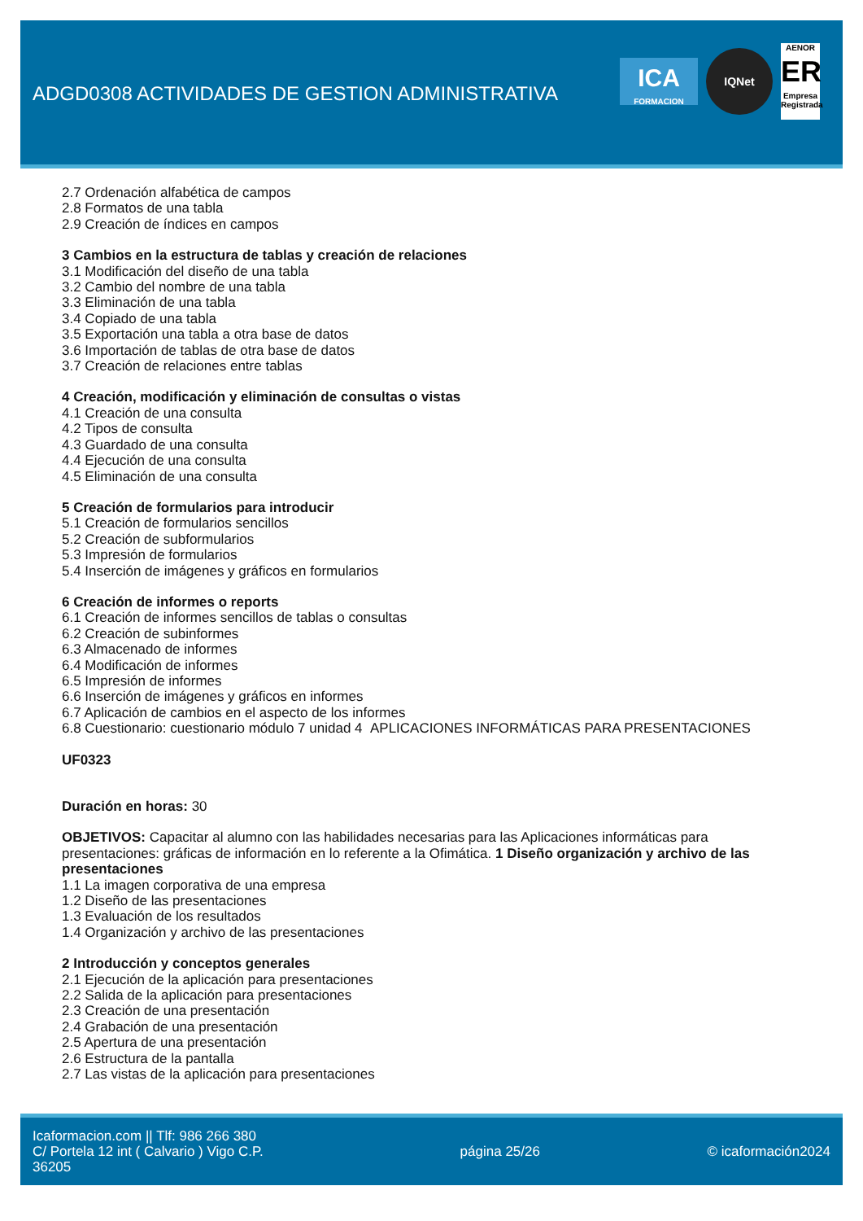ADGD0308 ACTIVIDADES DE GESTION ADMINISTRATIVA
ICA
FORMACION
IQNet
AENOR
ER
Empresa Registrada
2.7 Ordenación alfabética de campos
2.8 Formatos de una tabla
2.9 Creación de índices en campos
3 Cambios en la estructura de tablas y creación de relaciones
3.1 Modificación del diseño de una tabla
3.2 Cambio del nombre de una tabla
3.3 Eliminación de una tabla
3.4 Copiado de una tabla
3.5 Exportación una tabla a otra base de datos
3.6 Importación de tablas de otra base de datos
3.7 Creación de relaciones entre tablas
4 Creación, modificación y eliminación de consultas o vistas
4.1 Creación de una consulta
4.2 Tipos de consulta
4.3 Guardado de una consulta
4.4 Ejecución de una consulta
4.5 Eliminación de una consulta
5 Creación de formularios para introducir
5.1 Creación de formularios sencillos
5.2 Creación de subformularios
5.3 Impresión de formularios
5.4 Inserción de imágenes y gráficos en formularios
6 Creación de informes o reports
6.1 Creación de informes sencillos de tablas o consultas
6.2 Creación de subinformes
6.3 Almacenado de informes
6.4 Modificación de informes
6.5 Impresión de informes
6.6 Inserción de imágenes y gráficos en informes
6.7 Aplicación de cambios en el aspecto de los informes
6.8 Cuestionario: cuestionario módulo 7 unidad 4 APLICACIONES INFORMÁTICAS PARA PRESENTACIONES
UF0323
Duración en horas: 30
OBJETIVOS: Capacitar al alumno con las habilidades necesarias para las Aplicaciones informáticas para presentaciones: gráficas de información en lo referente a la Ofimática. 1 Diseño organización y archivo de las presentaciones
1.1 La imagen corporativa de una empresa
1.2 Diseño de las presentaciones
1.3 Evaluación de los resultados
1.4 Organización y archivo de las presentaciones
2 Introducción y conceptos generales
2.1 Ejecución de la aplicación para presentaciones
2.2 Salida de la aplicación para presentaciones
2.3 Creación de una presentación
2.4 Grabación de una presentación
2.5 Apertura de una presentación
2.6 Estructura de la pantalla
2.7 Las vistas de la aplicación para presentaciones
Icaformacion.com || Tlf: 986 266 380
C/ Portela 12 int ( Calvario ) Vigo C.P. 36205
página 25/26 © icaformación2024